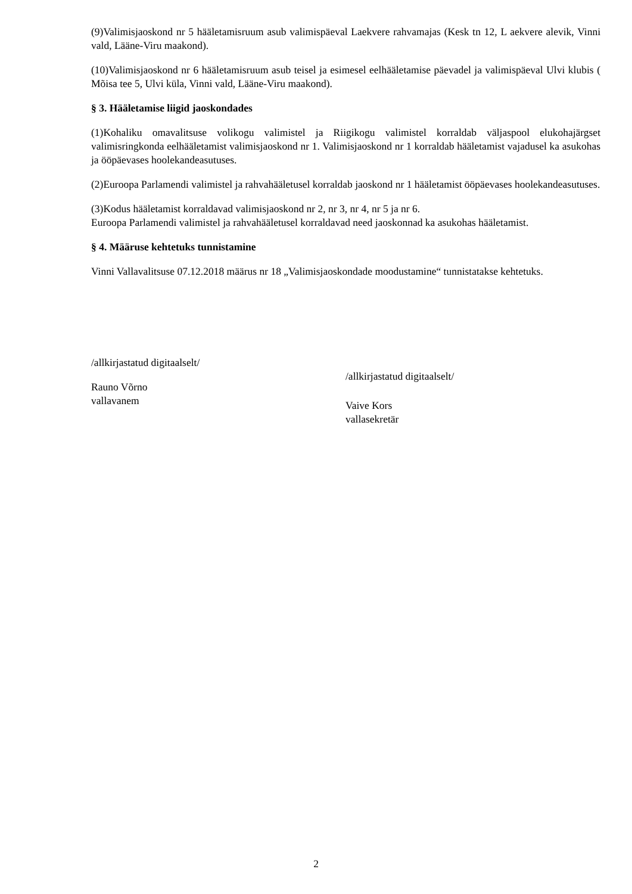(9)Valimisjaoskond nr 5 hääletamisruum asub valimispäeval Laekvere rahvamajas (Kesk tn 12, L aekvere alevik, Vinni vald, Lääne-Viru maakond).
(10)Valimisjaoskond nr 6 hääletamisruum asub teisel ja esimesel eelhääletamise päevadel ja valimispäeval Ulvi klubis ( Mõisa tee 5, Ulvi küla, Vinni vald, Lääne-Viru maakond).
§ 3. Hääletamise liigid jaoskondades
(1)Kohaliku omavalitsuse volikogu valimistel ja Riigikogu valimistel korraldab väljaspool elukohajärgset valimisringkonda eelhääletamist valimisjaoskond nr 1. Valimisjaoskond nr 1 korraldab hääletamist vajadusel ka asukohas ja ööpäevases hoolekandeasutuses.
(2)Euroopa Parlamendi valimistel ja rahvahääletusel korraldab jaoskond nr 1 hääletamist ööpäevases hoolekandeasutuses.
(3)Kodus hääletamist korraldavad valimisjaoskond nr 2, nr 3, nr 4, nr 5 ja nr 6.
Euroopa Parlamendi valimistel ja rahvahääletusel korraldavad need jaoskonnad ka asukohas hääletamist.
§ 4. Määruse kehtetuks tunnistamine
Vinni Vallavalitsuse 07.12.2018 määrus nr 18 „Valimisjaoskondade moodustamine“ tunnistatakse kehtetuks.
/allkirjastatud digitaalselt/
Rauno Võrno
vallavanem
/allkirjastatud digitaalselt/
Vaive Kors
vallasekretär
2